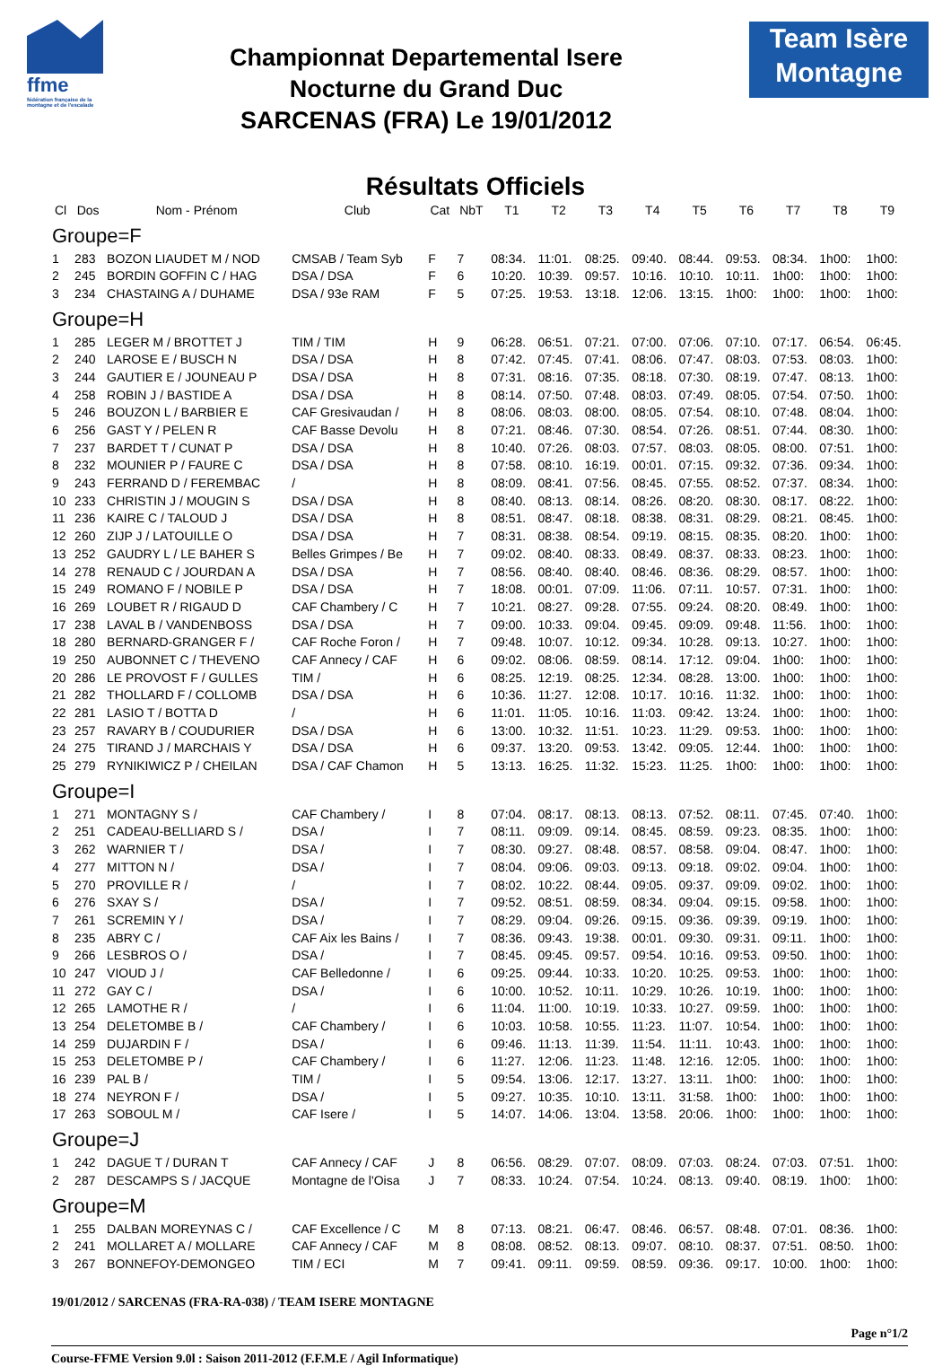ffme
fédération française de la montagne et de l'escalade
Championnat Departemental Isere
Nocturne du Grand Duc
SARCENAS (FRA) Le 19/01/2012
Team Isère
Montagne
Résultats Officiels
| Cl | Dos | Nom - Prénom | Club | Cat | NbT | T1 | T2 | T3 | T4 | T5 | T6 | T7 | T8 | T9 |
| --- | --- | --- | --- | --- | --- | --- | --- | --- | --- | --- | --- | --- | --- | --- |
| Groupe=F | | | | | | | | | | | | | | |
| 1 | 283 | BOZON LIAUDET M / NOD | CMSAB / Team Syb | F | 7 | 08:34. | 11:01. | 08:25. | 09:40. | 08:44. | 09:53. | 08:34. | 1h00: | 1h00: |
| 2 | 245 | BORDIN GOFFIN C / HAG | DSA / DSA | F | 6 | 10:20. | 10:39. | 09:57. | 10:16. | 10:10. | 10:11. | 1h00: | 1h00: | 1h00: |
| 3 | 234 | CHASTAING A / DUHAME | DSA / 93e RAM | F | 5 | 07:25. | 19:53. | 13:18. | 12:06. | 13:15. | 1h00: | 1h00: | 1h00: | 1h00: |
| Groupe=H | | | | | | | | | | | | | | |
| 1 | 285 | LEGER M / BROTTET J | TIM / TIM | H | 9 | 06:28. | 06:51. | 07:21. | 07:00. | 07:06. | 07:10. | 07:17. | 06:54. | 06:45. |
| 2 | 240 | LAROSE E / BUSCH N | DSA / DSA | H | 8 | 07:42. | 07:45. | 07:41. | 08:06. | 07:47. | 08:03. | 07:53. | 08:03. | 1h00: |
| 3 | 244 | GAUTIER E / JOUNEAU P | DSA / DSA | H | 8 | 07:31. | 08:16. | 07:35. | 08:18. | 07:30. | 08:19. | 07:47. | 08:13. | 1h00: |
| 4 | 258 | ROBIN J / BASTIDE A | DSA / DSA | H | 8 | 08:14. | 07:50. | 07:48. | 08:03. | 07:49. | 08:05. | 07:54. | 07:50. | 1h00: |
| 5 | 246 | BOUZON L / BARBIER E | CAF Gresivaudan / | H | 8 | 08:06. | 08:03. | 08:00. | 08:05. | 07:54. | 08:10. | 07:48. | 08:04. | 1h00: |
| 6 | 256 | GAST Y / PELEN R | CAF Basse Devolu | H | 8 | 07:21. | 08:46. | 07:30. | 08:54. | 07:26. | 08:51. | 07:44. | 08:30. | 1h00: |
| 7 | 237 | BARDET T / CUNAT P | DSA / DSA | H | 8 | 10:40. | 07:26. | 08:03. | 07:57. | 08:03. | 08:05. | 08:00. | 07:51. | 1h00: |
| 8 | 232 | MOUNIER P / FAURE C | DSA / DSA | H | 8 | 07:58. | 08:10. | 16:19. | 00:01. | 07:15. | 09:32. | 07:36. | 09:34. | 1h00: |
| 9 | 243 | FERRAND D / FEREMBAC | / | H | 8 | 08:09. | 08:41. | 07:56. | 08:45. | 07:55. | 08:52. | 07:37. | 08:34. | 1h00: |
| 10 | 233 | CHRISTIN J / MOUGIN S | DSA / DSA | H | 8 | 08:40. | 08:13. | 08:14. | 08:26. | 08:20. | 08:30. | 08:17. | 08:22. | 1h00: |
| 11 | 236 | KAIRE C / TALOUD J | DSA / DSA | H | 8 | 08:51. | 08:47. | 08:18. | 08:38. | 08:31. | 08:29. | 08:21. | 08:45. | 1h00: |
| 12 | 260 | ZIJP J / LATOUILLE O | DSA / DSA | H | 7 | 08:31. | 08:38. | 08:54. | 09:19. | 08:15. | 08:35. | 08:20. | 1h00: | 1h00: |
| 13 | 252 | GAUDRY L / LE BAHER S | Belles Grimpes / Be | H | 7 | 09:02. | 08:40. | 08:33. | 08:49. | 08:37. | 08:33. | 08:23. | 1h00: | 1h00: |
| 14 | 278 | RENAUD C / JOURDAN A | DSA / DSA | H | 7 | 08:56. | 08:40. | 08:40. | 08:46. | 08:36. | 08:29. | 08:57. | 1h00: | 1h00: |
| 15 | 249 | ROMANO F / NOBILE P | DSA / DSA | H | 7 | 18:08. | 00:01. | 07:09. | 11:06. | 07:11. | 10:57. | 07:31. | 1h00: | 1h00: |
| 16 | 269 | LOUBET R / RIGAUD D | CAF Chambery / C | H | 7 | 10:21. | 08:27. | 09:28. | 07:55. | 09:24. | 08:20. | 08:49. | 1h00: | 1h00: |
| 17 | 238 | LAVAL B / VANDENBOSS | DSA / DSA | H | 7 | 09:00. | 10:33. | 09:04. | 09:45. | 09:09. | 09:48. | 11:56. | 1h00: | 1h00: |
| 18 | 280 | BERNARD-GRANGER F / | CAF Roche Foron / | H | 7 | 09:48. | 10:07. | 10:12. | 09:34. | 10:28. | 09:13. | 10:27. | 1h00: | 1h00: |
| 19 | 250 | AUBONNET C / THEVENO | CAF Annecy / CAF | H | 6 | 09:02. | 08:06. | 08:59. | 08:14. | 17:12. | 09:04. | 1h00: | 1h00: | 1h00: |
| 20 | 286 | LE PROVOST F / GULLES | TIM / | H | 6 | 08:25. | 12:19. | 08:25. | 12:34. | 08:28. | 13:00. | 1h00: | 1h00: | 1h00: |
| 21 | 282 | THOLLARD F / COLLOMB | DSA / DSA | H | 6 | 10:36. | 11:27. | 12:08. | 10:17. | 10:16. | 11:32. | 1h00: | 1h00: | 1h00: |
| 22 | 281 | LASIO T / BOTTA D | / | H | 6 | 11:01. | 11:05. | 10:16. | 11:03. | 09:42. | 13:24. | 1h00: | 1h00: | 1h00: |
| 23 | 257 | RAVARY B / COUDURIER | DSA / DSA | H | 6 | 13:00. | 10:32. | 11:51. | 10:23. | 11:29. | 09:53. | 1h00: | 1h00: | 1h00: |
| 24 | 275 | TIRAND J / MARCHAIS Y | DSA / DSA | H | 6 | 09:37. | 13:20. | 09:53. | 13:42. | 09:05. | 12:44. | 1h00: | 1h00: | 1h00: |
| 25 | 279 | RYNIKIWICZ P / CHEILAN | DSA / CAF Chamon | H | 5 | 13:13. | 16:25. | 11:32. | 15:23. | 11:25. | 1h00: | 1h00: | 1h00: | 1h00: |
| Groupe=I | | | | | | | | | | | | | | |
| 1 | 271 | MONTAGNY S / | CAF Chambery / | I | 8 | 07:04. | 08:17. | 08:13. | 08:13. | 07:52. | 08:11. | 07:45. | 07:40. | 1h00: |
| 2 | 251 | CADEAU-BELLIARD S / | DSA / | I | 7 | 08:11. | 09:09. | 09:14. | 08:45. | 08:59. | 09:23. | 08:35. | 1h00: | 1h00: |
| 3 | 262 | WARNIER T / | DSA / | I | 7 | 08:30. | 09:27. | 08:48. | 08:57. | 08:58. | 09:04. | 08:47. | 1h00: | 1h00: |
| 4 | 277 | MITTON N / | DSA / | I | 7 | 08:04. | 09:06. | 09:03. | 09:13. | 09:18. | 09:02. | 09:04. | 1h00: | 1h00: |
| 5 | 270 | PROVILLE R / | / | I | 7 | 08:02. | 10:22. | 08:44. | 09:05. | 09:37. | 09:09. | 09:02. | 1h00: | 1h00: |
| 6 | 276 | SXAY S / | DSA / | I | 7 | 09:52. | 08:51. | 08:59. | 08:34. | 09:04. | 09:15. | 09:58. | 1h00: | 1h00: |
| 7 | 261 | SCREMIN Y / | DSA / | I | 7 | 08:29. | 09:04. | 09:26. | 09:15. | 09:36. | 09:39. | 09:19. | 1h00: | 1h00: |
| 8 | 235 | ABRY C / | CAF Aix les Bains / | I | 7 | 08:36. | 09:43. | 19:38. | 00:01. | 09:30. | 09:31. | 09:11. | 1h00: | 1h00: |
| 9 | 266 | LESBROS O / | DSA / | I | 7 | 08:45. | 09:45. | 09:57. | 09:54. | 10:16. | 09:53. | 09:50. | 1h00: | 1h00: |
| 10 | 247 | VIOUD J / | CAF Belledonne / | I | 6 | 09:25. | 09:44. | 10:33. | 10:20. | 10:25. | 09:53. | 1h00: | 1h00: | 1h00: |
| 11 | 272 | GAY C / | DSA / | I | 6 | 10:00. | 10:52. | 10:11. | 10:29. | 10:26. | 10:19. | 1h00: | 1h00: | 1h00: |
| 12 | 265 | LAMOTHE R / | / | I | 6 | 11:04. | 11:00. | 10:19. | 10:33. | 10:27. | 09:59. | 1h00: | 1h00: | 1h00: |
| 13 | 254 | DELETOMBE B / | CAF Chambery / | I | 6 | 10:03. | 10:58. | 10:55. | 11:23. | 11:07. | 10:54. | 1h00: | 1h00: | 1h00: |
| 14 | 259 | DUJARDIN F / | DSA / | I | 6 | 09:46. | 11:13. | 11:39. | 11:54. | 11:11. | 10:43. | 1h00: | 1h00: | 1h00: |
| 15 | 253 | DELETOMBE P / | CAF Chambery / | I | 6 | 11:27. | 12:06. | 11:23. | 11:48. | 12:16. | 12:05. | 1h00: | 1h00: | 1h00: |
| 16 | 239 | PAL B / | TIM / | I | 5 | 09:54. | 13:06. | 12:17. | 13:27. | 13:11. | 1h00: | 1h00: | 1h00: | 1h00: |
| 18 | 274 | NEYRON F / | DSA / | I | 5 | 09:27. | 10:35. | 10:10. | 13:11. | 31:58. | 1h00: | 1h00: | 1h00: | 1h00: |
| 17 | 263 | SOBOUL M / | CAF Isere / | I | 5 | 14:07. | 14:06. | 13:04. | 13:58. | 20:06. | 1h00: | 1h00: | 1h00: | 1h00: |
| Groupe=J | | | | | | | | | | | | | | |
| 1 | 242 | DAGUE T / DURAN T | CAF Annecy / CAF | J | 8 | 06:56. | 08:29. | 07:07. | 08:09. | 07:03. | 08:24. | 07:03. | 07:51. | 1h00: |
| 2 | 287 | DESCAMPS S / JACQUE | Montagne de l'Oisa | J | 7 | 08:33. | 10:24. | 07:54. | 10:24. | 08:13. | 09:40. | 08:19. | 1h00: | 1h00: |
| Groupe=M | | | | | | | | | | | | | | |
| 1 | 255 | DALBAN MOREYNAS C / | CAF Excellence / C | M | 8 | 07:13. | 08:21. | 06:47. | 08:46. | 06:57. | 08:48. | 07:01. | 08:36. | 1h00: |
| 2 | 241 | MOLLARET A / MOLLARE | CAF Annecy / CAF | M | 8 | 08:08. | 08:52. | 08:13. | 09:07. | 08:10. | 08:37. | 07:51. | 08:50. | 1h00: |
| 3 | 267 | BONNEFOY-DEMONGEO | TIM / ECI | M | 7 | 09:41. | 09:11. | 09:59. | 08:59. | 09:36. | 09:17. | 10:00. | 1h00: | 1h00: |
19/01/2012 / SARCENAS (FRA-RA-038) / TEAM ISERE MONTAGNE
Page n°1/2
Course-FFME Version 9.0l : Saison 2011-2012 (F.F.M.E / Agil Informatique)